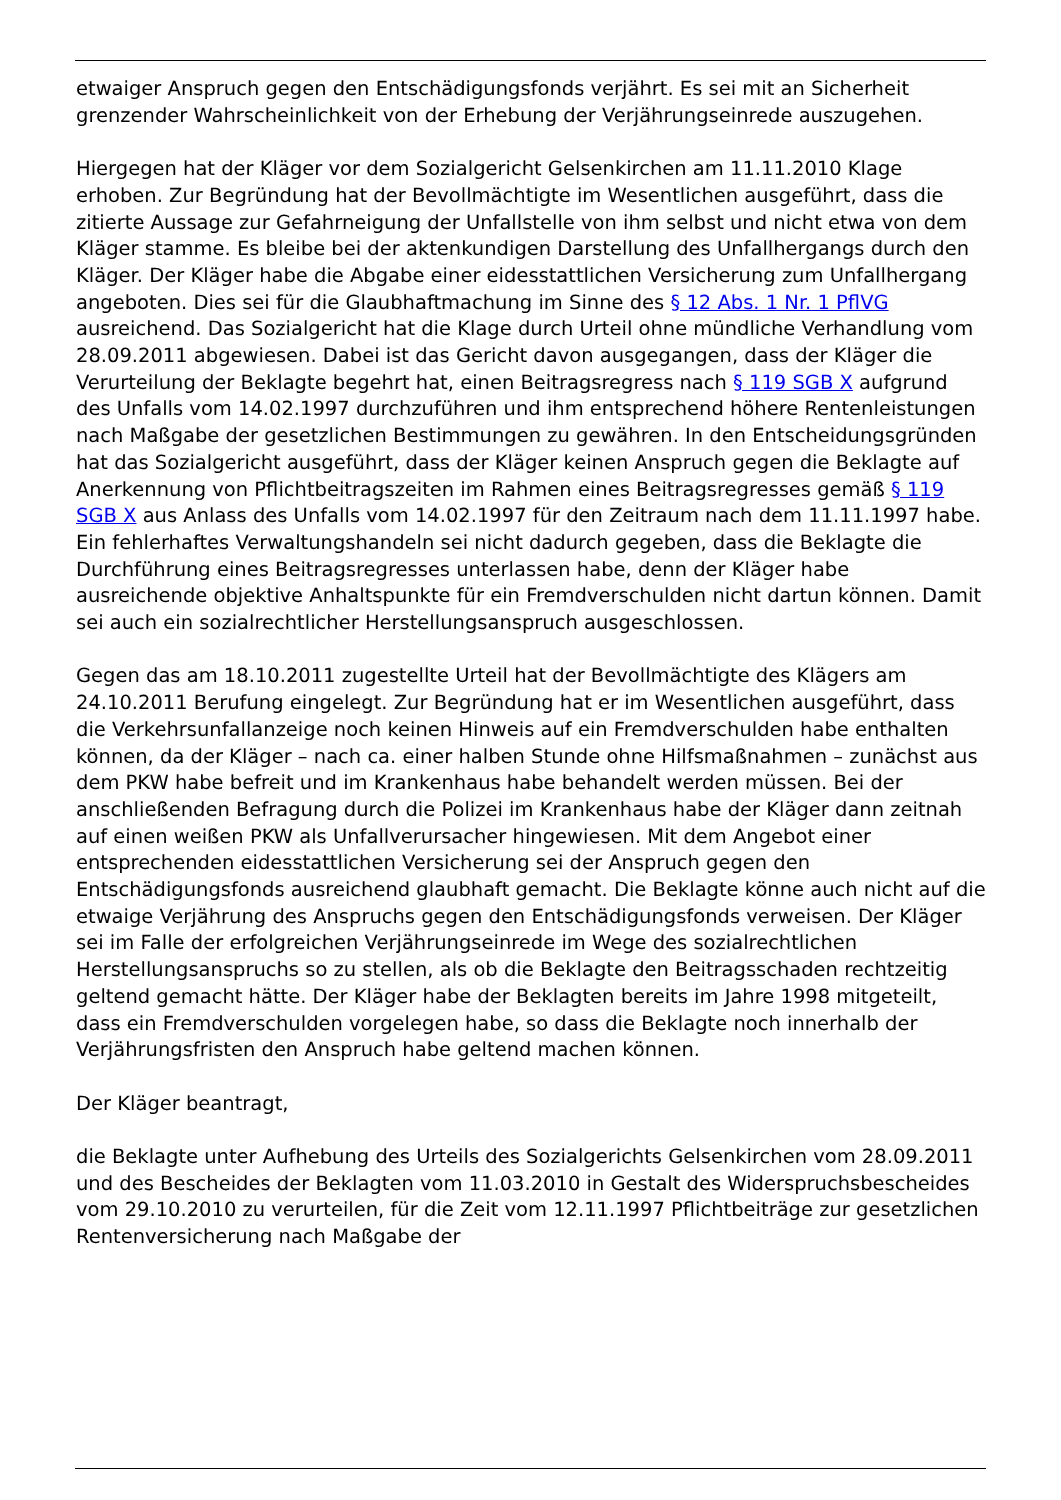etwaiger Anspruch gegen den Entschädigungsfonds verjährt. Es sei mit an Sicherheit grenzender Wahrscheinlichkeit von der Erhebung der Verjährungseinrede auszugehen.
Hiergegen hat der Kläger vor dem Sozialgericht Gelsenkirchen am 11.11.2010 Klage erhoben. Zur Begründung hat der Bevollmächtigte im Wesentlichen ausgeführt, dass die zitierte Aussage zur Gefahrneigung der Unfallstelle von ihm selbst und nicht etwa von dem Kläger stamme. Es bleibe bei der aktenkundigen Darstellung des Unfallhergangs durch den Kläger. Der Kläger habe die Abgabe einer eidesstattlichen Versicherung zum Unfallhergang angeboten. Dies sei für die Glaubhaftmachung im Sinne des § 12 Abs. 1 Nr. 1 PflVG ausreichend. Das Sozialgericht hat die Klage durch Urteil ohne mündliche Verhandlung vom 28.09.2011 abgewiesen. Dabei ist das Gericht davon ausgegangen, dass der Kläger die Verurteilung der Beklagte begehrt hat, einen Beitragsregress nach § 119 SGB X aufgrund des Unfalls vom 14.02.1997 durchzuführen und ihm entsprechend höhere Rentenleistungen nach Maßgabe der gesetzlichen Bestimmungen zu gewähren. In den Entscheidungsgründen hat das Sozialgericht ausgeführt, dass der Kläger keinen Anspruch gegen die Beklagte auf Anerkennung von Pflichtbeitragszeiten im Rahmen eines Beitragsregresses gemäß § 119 SGB X aus Anlass des Unfalls vom 14.02.1997 für den Zeitraum nach dem 11.11.1997 habe. Ein fehlerhaftes Verwaltungshandeln sei nicht dadurch gegeben, dass die Beklagte die Durchführung eines Beitragsregresses unterlassen habe, denn der Kläger habe ausreichende objektive Anhaltspunkte für ein Fremdverschulden nicht dartun können. Damit sei auch ein sozialrechtlicher Herstellungsanspruch ausgeschlossen.
Gegen das am 18.10.2011 zugestellte Urteil hat der Bevollmächtigte des Klägers am 24.10.2011 Berufung eingelegt. Zur Begründung hat er im Wesentlichen ausgeführt, dass die Verkehrsunfallanzeige noch keinen Hinweis auf ein Fremdverschulden habe enthalten können, da der Kläger – nach ca. einer halben Stunde ohne Hilfsmaßnahmen – zunächst aus dem PKW habe befreit und im Krankenhaus habe behandelt werden müssen. Bei der anschließenden Befragung durch die Polizei im Krankenhaus habe der Kläger dann zeitnah auf einen weißen PKW als Unfallverursacher hingewiesen. Mit dem Angebot einer entsprechenden eidesstattlichen Versicherung sei der Anspruch gegen den Entschädigungsfonds ausreichend glaubhaft gemacht. Die Beklagte könne auch nicht auf die etwaige Verjährung des Anspruchs gegen den Entschädigungsfonds verweisen. Der Kläger sei im Falle der erfolgreichen Verjährungseinrede im Wege des sozialrechtlichen Herstellungsanspruchs so zu stellen, als ob die Beklagte den Beitragsschaden rechtzeitig geltend gemacht hätte. Der Kläger habe der Beklagten bereits im Jahre 1998 mitgeteilt, dass ein Fremdverschulden vorgelegen habe, so dass die Beklagte noch innerhalb der Verjährungsfristen den Anspruch habe geltend machen können.
Der Kläger beantragt,
die Beklagte unter Aufhebung des Urteils des Sozialgerichts Gelsenkirchen vom 28.09.2011 und des Bescheides der Beklagten vom 11.03.2010 in Gestalt des Widerspruchsbescheides vom 29.10.2010 zu verurteilen, für die Zeit vom 12.11.1997 Pflichtbeiträge zur gesetzlichen Rentenversicherung nach Maßgabe der